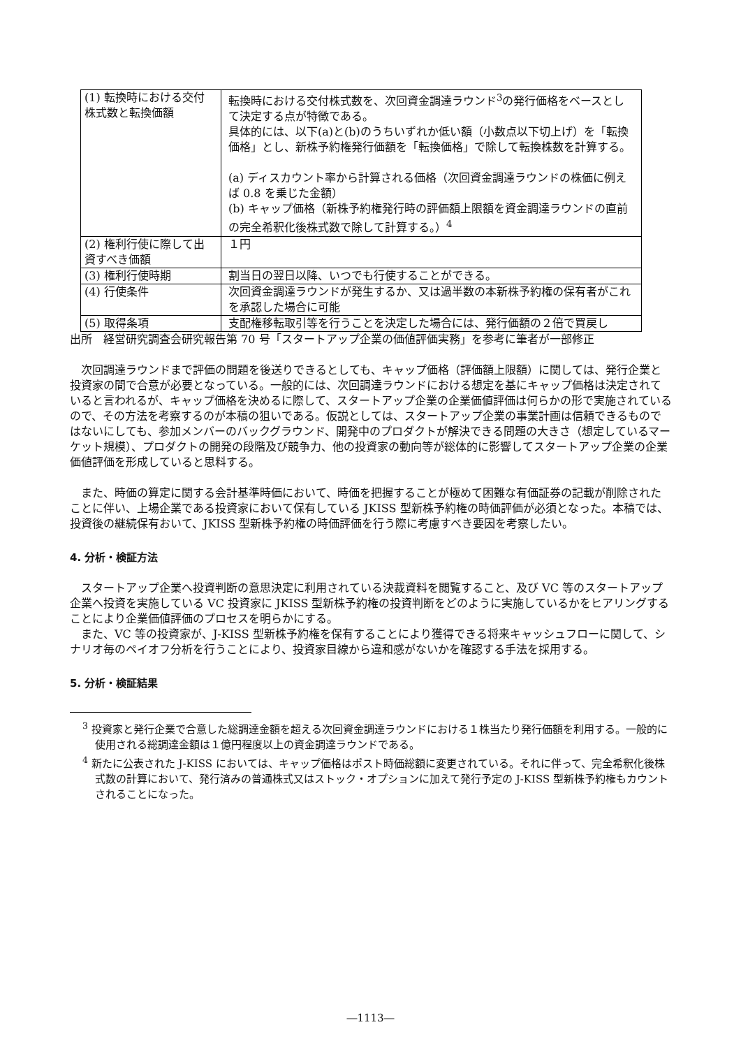| (1) 転換時における交付株式数と転換価額 | 転換時における交付株式数を、次回資金調達ラウンド<sup>3</sup>の発行価格をベースとして決定する点が特徴である。 具体的には、以下(a)と(b)のうちいずれか低い額（小数点以下切上げ）を「転換価格」とし、新株予約権発行価額を「転換価格」で除して転換株数を計算する。 (a) ディスカウント率から計算される価格（次回資金調達ラウンドの株価に例えば 0.8 を乗じた金額） (b) キャップ価格（新株予約権発行時の評価額上限額を資金調達ラウンドの直前の完全希釈化後株式数で除して計算する。）<sup>4</sup> |
| (2) 権利行使に際して出資すべき価額 | １円 |
| (3) 権利行使時期 | 割当日の翌日以降、いつでも行使することができる。 |
| (4) 行使条件 | 次回資金調達ラウンドが発生するか、又は過半数の本新株予約権の保有者がこれを承認した場合に可能 |
| (5) 取得条項 | 支配権移転取引等を行うことを決定した場合には、発行価額の２倍で買戻し |
出所　経営研究調査会研究報告第 70 号「スタートアップ企業の価値評価実務」を参考に筆者が一部修正
次回調達ラウンドまで評価の問題を後送りできるとしても、キャップ価格（評価額上限額）に関しては、発行企業と投資家の間で合意が必要となっている。一般的には、次回調達ラウンドにおける想定を基にキャップ価格は決定されていると言われるが、キャップ価格を決めるに際して、スタートアップ企業の企業価値評価は何らかの形で実施されているので、その方法を考察するのが本稿の狙いである。仮説としては、スタートアップ企業の事業計画は信頼できるものではないにしても、参加メンバーのバックグラウンド、開発中のプロダクトが解決できる問題の大きさ（想定しているマーケット規模）、プロダクトの開発の段階及び競争力、他の投資家の動向等が総体的に影響してスタートアップ企業の企業価値評価を形成していると思料する。
また、時価の算定に関する会計基準時価において、時価を把握することが極めて困難な有価証券の記載が削除されたことに伴い、上場企業である投資家において保有している JKISS 型新株予約権の時価評価が必須となった。本稿では、投資後の継続保有おいて、JKISS 型新株予約権の時価評価を行う際に考慮すべき要因を考察したい。
4. 分析・検証方法
スタートアップ企業へ投資判断の意思決定に利用されている決裁資料を閲覧すること、及び VC 等のスタートアップ企業へ投資を実施している VC 投資家に JKISS 型新株予約権の投資判断をどのように実施しているかをヒアリングすることにより企業価値評価のプロセスを明らかにする。
また、VC 等の投資家が、J-KISS 型新株予約権を保有することにより獲得できる将来キャッシュフローに関して、シナリオ毎のペイオフ分析を行うことにより、投資家目線から違和感がないかを確認する手法を採用する。
5. 分析・検証結果
<sup>3</sup> 投資家と発行企業で合意した総調達金額を超える次回資金調達ラウンドにおける１株当たり発行価額を利用する。一般的に使用される総調達金額は１億円程度以上の資金調達ラウンドである。
<sup>4</sup> 新たに公表された J-KISS においては、キャップ価格はポスト時価総額に変更されている。それに伴って、完全希釈化後株式数の計算において、発行済みの普通株式又はストック・オプションに加えて発行予定の J-KISS 型新株予約権もカウントされることになった。
―1113―